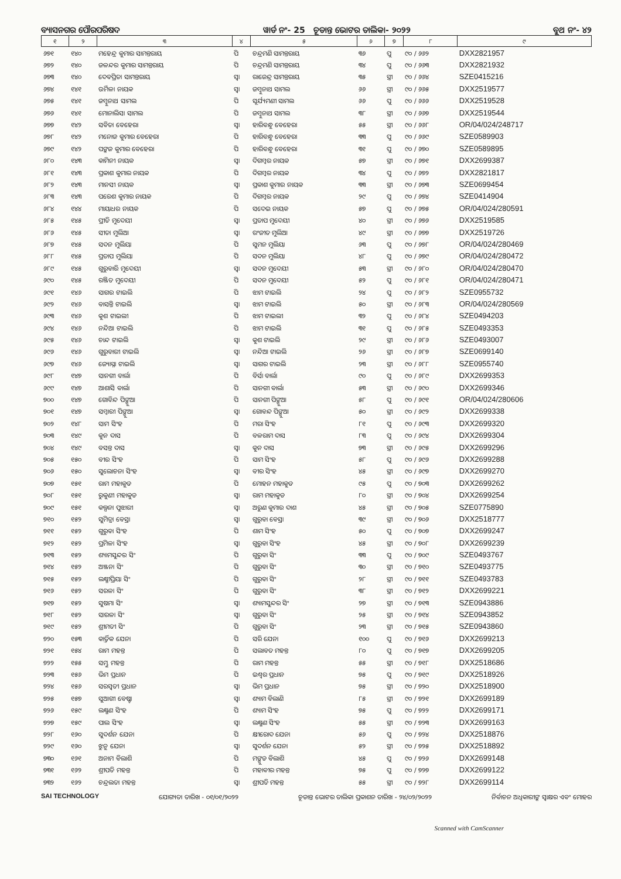ବ୍ୟାସନଗର ପୌରପରିଷଦ ୱାର୍ଡ ନଂ- 25 ଚୂଡାନ୍ତ ଭୋଟର ତାଲିକା- ୨୦୨୨ ବୁଥ ନଂ- ୪୨
| ୧ | ୨ | ୩ | ୪ | ୫ | ୬ | ୭ | ୮ | ୯ |
| --- | --- | --- | --- | --- | --- | --- | --- | --- |
| ୬୭୧ | ୧୪୦ | ମହେନ୍ଦ୍ର କୁମାର ସାମନ୍ତରାୟ | ପି | ଚନ୍ଦ୍ରମଣି ସାମନ୍ତରାୟ | ୩୬ | ପୁ | ୯୦ / ୬୬୨ | DXX2821957 |
| ୬୭୨ | ୧୪୦ | ଜଳନ୍ଦର କୁମାର ସାମନ୍ତରାୟ | ପି | ଚନ୍ଦ୍ରମଣି ସାମନ୍ତରାୟ | ୩୪ | ପୁ | ୯୦ / ୬୬୩ | DXX2821932 |
| ୬୭୩ | ୧୪୦ | ଦେବପ୍ରିତା ସାମନ୍ତରାୟ | ସ୍ୱା | ରାଜେନ୍ଦ୍ର ସାମନ୍ତରାୟ | ୩୫ | ସ୍ତ୍ରୀ | ୯୦ / ୬୬୪ | SZE0415216 |
| ୬୭୪ | ୧୪୧ | ଉର୍ମିଳା ନାୟକ | ସ୍ୱା | ଜମ୍ବୁନାଥ ସାମଲ | ୬୬ | ସ୍ତ୍ରୀ | ୯୦ / ୬୬୫ | DXX2519577 |
| ୬୭୫ | ୧୪୧ | ଜମ୍ବୁନାଥ ସାମଲ | ପି | ସୂର୍ଯ୍ୟମଣୀ ସାମଲ | ୬୬ | ପୁ | ୯୦ / ୬୬୬ | DXX2519528 |
| ୬୭୬ | ୧୪୧ | ମୋନାଲିସା ସାମଲ | ପି | ଜମ୍ବୁନାଥ ସାମଲ | ୩୮ | ସ୍ତ୍ରୀ | ୯୦ / ୬୬୭ | DXX2519544 |
| ୬୭୭ | ୧୪୨ | ସବିତା ବେହେରା | ସ୍ୱା | ହାରିବନ୍ଧୁ ବେହେରା | ୫୫ | ସ୍ତ୍ରୀ | ୯୦ / ୬୬୮ | OR/04/024/248717 |
| ୬୭୮ | ୧୪୨ | ମନୋଜ କୁମାର ବେହେରା | ପି | ହାରିବନ୍ଧୁ ବେହେରା | ୩୩ | ପୁ | ୯୦ / ୬୬୯ | SZE0589903 |
| ୬୭୯ | ୧୪୨ | ପଙ୍କଜ କୁମାର ବେହେରା | ପି | ହାରିବନ୍ଧୁ ବେହେରା | ୩୧ | ପୁ | ୯୦ / ୬୭୦ | SZE0589895 |
| ୬୮୦ | ୧୪୩ | କାମିନୀ ନାୟକ | ସ୍ୱା | ଦିଗମ୍ବର ନାୟକ | ୫୭ | ସ୍ତ୍ରୀ | ୯୦ / ୬୭୧ | DXX2699387 |
| ୬୮୧ | ୧୪୩ | ପ୍ରକାଶ କୁମାର ନାୟକ | ପି | ଦିଗମ୍ବର ନାୟକ | ୩୪ | ପୁ | ୯୦ / ୬୭୨ | DXX2821817 |
| ୬୮୨ | ୧୪୩ | ମାନସୀ ନାୟକ | ସ୍ୱା | ପ୍ରକାଶ କୁମାର ନାୟକ | ୩୩ | ସ୍ତ୍ରୀ | ୯୦ / ୬୭୩ | SZE0699454 |
| ୬୮୩ | ୧୪୩ | ପରେଶ କୁମାର ନାୟକ | ପି | ଦିଗମ୍ବର ନାୟକ | ୨୯ | ପୁ | ୯୦ / ୬୭୪ | SZE0414904 |
| ୬୮୪ | ୧୪୪ | ମାୟାଧର ନାୟକ | ପି | ସଦେଇ ନାୟକ | ୫୭ | ପୁ | ୯୦ / ୬୭୫ | OR/04/024/280591 |
| ୬୮୫ | ୧୪୫ | ପ୍ରୀତି ମୁଦେୟୀ | ସ୍ୱା | ପ୍ରତାପ ମୁଦେୟୀ | ୪୦ | ସ୍ତ୍ରୀ | ୯୦ / ୬୭୬ | DXX2519585 |
| ୬୮୬ | ୧୪୫ | ସୀତା ମୁଲିଆ | ସ୍ୱା | ରଂଜୀତ ମୁଲିଆ | ୪୯ | ସ୍ତ୍ରୀ | ୯୦ / ୬୭୭ | DXX2519726 |
| ୬୮୭ | ୧୪୫ | ସଦନ ମୁଲିୟା | ପି | ସୁମନ ମୁଲିୟା | ୬୩ | ପୁ | ୯୦ / ୬୭୮ | OR/04/024/280469 |
| ୬୮୮ | ୧୪୫ | ପ୍ରତାପ ମୁଲିୟା | ପି | ସଦନ ମୁଲିୟା | ୪୮ | ପୁ | ୯୦ / ୬୭୯ | OR/04/024/280472 |
| ୬୮୯ | ୧୪୫ | ଗୁରୁବାରି ମୁଦେୟୀ | ସ୍ୱା | ସଦନ ମୁଦେୟୀ | ୫୩ | ସ୍ତ୍ରୀ | ୯୦ / ୬୮୦ | OR/04/024/280470 |
| ୬୯୦ | ୧୪୫ | ରଞ୍ଜିତ ମୁଦେୟୀ | ପି | ସଦନ ମୁଦେୟୀ | ୫୨ | ପୁ | ୯୦ / ୬୮୧ | OR/04/024/280471 |
| ୬୯୧ | ୧୪୬ | ସାଗର ଟାଇଲି | ପି | ଝାମ ଟାଇଲି | ୨୪ | ପୁ | ୯୦ / ୬୮୨ | SZE0955732 |
| ୬୯୨ | ୧୪୬ | ବାସନ୍ତି ଟାଇଲି | ସ୍ୱା | ଝାମ ଟାଇଲି | ୫୦ | ସ୍ତ୍ରୀ | ୯୦ / ୬୮୩ | OR/04/024/280569 |
| ୬୯୩ | ୧୪୬ | କୁଶ ଟାଇଲୀ | ପି | ଝାମ ଟାଇଲୀ | ୩୨ | ପୁ | ୯୦ / ୬୮୪ | SZE0494203 |
| ୬୯୪ | ୧୪୬ | ନନ୍ଦିଆ ଟାଇଲି | ପି | ଝାମ ଟାଇଲି | ୩୧ | ପୁ | ୯୦ / ୬୮୫ | SZE0493353 |
| ୬୯୫ | ୧୪୬ | ଚାନ୍ଦ ଟାଇଲି | ସ୍ୱା | କୁଶ ଟାଇଲି | ୨୯ | ସ୍ତ୍ରୀ | ୯୦ / ୬୮୬ | SZE0493007 |
| ୬୯୬ | ୧୪୬ | ଗୁରୁବାରୀ ଟାଇଲି | ସ୍ୱା | ନନ୍ଦିଆ ଟାଇଲି | ୨୬ | ସ୍ତ୍ରୀ | ୯୦ / ୬୮୭ | SZE0699140 |
| ୬୯୭ | ୧୪୬ | ଜ୍ୟୋସ୍ନା ଟାଇଲି | ସ୍ୱା | ସାଗର ଟାଇଲି | ୨୩ | ସ୍ତ୍ରୀ | ୯୦ / ୬୮୮ | SZE0955740 |
| ୬୯୮ | ୧୪୭ | ସାନଗୀ ବାର୍ଲା | ପି | ବିର୍ସା ବାର୍ଲା | ୯୦ | ପୁ | ୯୦ / ୬୮୯ | DXX2699353 |
| ୬୯୯ | ୧୪୭ | ଆଶାସି ବାର୍ଲା | ପି | ସାନଗୀ ବାର୍ଲା | ୫୩ | ସ୍ତ୍ରୀ | ୯୦ / ୬୯୦ | DXX2699346 |
| ୭୦୦ | ୧୪୭ | ଗୋବିନ୍ଦ ପିଙ୍ଗୁଆ | ପି | ସାନଗୀ ପିଙ୍ଗୁଆ | ୫୮ | ପୁ | ୯୦ / ୬୯୧ | OR/04/024/280606 |
| ୭୦୧ | ୧୪୭ | ସମ୍ବାରୀ ପିଙ୍ଗୁଆ | ସ୍ୱା | ଗୋବନ୍ଦ ପିଙ୍ଗୁଆ | ୫୦ | ସ୍ତ୍ରୀ | ୯୦ / ୬୯୨ | DXX2699338 |
| ୭୦୨ | ୧୪୮ | ସାମ ସିଂହ | ପି | ମରା ସିଂହ | ୮୧ | ପୁ | ୯୦ / ୬୯୩ | DXX2699320 |
| ୭୦୩ | ୧୪୯ | କୁନ ଦାସ | ପି | ବଳରାମ ଦାସ | ୮୩ | ପୁ | ୯୦ / ୬୯୪ | DXX2699304 |
| ୭୦୪ | ୧୪୯ | ବସନ୍ତ ଦାସ | ସ୍ୱା | କୁନ ଦାସ | ୭୩ | ସ୍ତ୍ରୀ | ୯୦ / ୬୯୫ | DXX2699296 |
| ୭୦୫ | ୧୫୦ | ବୀର ସିଂହ | ପି | ସାମ ସିଂହ | ୫୮ | ପୁ | ୯୦ / ୬୯୬ | DXX2699288 |
| ୭୦୬ | ୧୫୦ | ସୁଲୋଚନା ସିଂହ | ସ୍ୱା | ବୀର ସିଂହ | ୪୫ | ସ୍ତ୍ରୀ | ୯୦ / ୬୯୭ | DXX2699270 |
| ୭୦୭ | ୧୫୧ | ରାମ ମହାକୁଡ | ପି | ମୋହନ ମହାକୁଡ | ୯୫ | ପୁ | ୯୦ / ୭୦୩ | DXX2699262 |
| ୭୦୮ | ୧୫୧ | ରୁକୁଣୀ ମହାକୁଡ | ସ୍ୱା | ରାମ ମହାକୁଡ | ୮୦ | ସ୍ତ୍ରୀ | ୯୦ / ୭୦୪ | DXX2699254 |
| ୭୦୯ | ୧୫୧ | କଲ୍ପନା ପୁଝାରୀ | ସ୍ୱା | ଅରୁଣ କୁମାର ଦାଶ | ୪୫ | ସ୍ତ୍ରୀ | ୯୦ / ୭୦୫ | SZE0775890 |
| ୭୧୦ | ୧୫୨ | ସୁମିତ୍ରା ବେସ୍ରା | ସ୍ୱା | ଗୁରୁବା ବେସ୍ରା | ୩୯ | ସ୍ତ୍ରୀ | ୯୦ / ୭୦୬ | DXX2518777 |
| ୭୧୧ | ୧୫୨ | ଗୁରୁବା ସିଂହ | ପି | ଶାମ ସିଂହ | ୫୦ | ପୁ | ୯୦ / ୭୦୭ | DXX2699247 |
| ୭୧୨ | ୧୫୨ | ପ୍ରମିଳା ସିଂହ | ସ୍ୱା | ଗୁରୁବା ସିଂହ | ୪୫ | ସ୍ତ୍ରୀ | ୯୦ / ୭୦୮ | DXX2699239 |
| ୭୧୩ | ୧୫୨ | ଶ୍ୟାମସୁନ୍ଦର ସିଂ | ପି | ଗୁରୁବା ସିଂ | ୩୩ | ପୁ | ୯୦ / ୭୦୯ | SZE0493767 |
| ୭୧୪ | ୧୫୨ | ଅଞ୍ଜନା ସିଂ | ପି | ଗୁରୁବା ସିଂ | ୩୦ | ସ୍ତ୍ରୀ | ୯୦ / ୭୧୦ | SZE0493775 |
| ୭୧୫ | ୧୫୨ | ଲକ୍ଷ୍ମୀପ୍ରିୟା ସିଂ | ପି | ଗୁରୁବା ସିଂ | ୨୮ | ସ୍ତ୍ରୀ | ୯୦ / ୭୧୧ | SZE0493783 |
| ୭୧୬ | ୧୫୨ | ସରଳା ସିଂ | ପି | ଗୁରୁବା ସିଂ | ୩୮ | ସ୍ତ୍ରୀ | ୯୦ / ୭୧୨ | DXX2699221 |
| ୭୧୭ | ୧୫୨ | ସୁଷମା ସିଂ | ସ୍ୱା | ଶ୍ୟାମସୁନ୍ଦର ସିଂ | ୨୭ | ସ୍ତ୍ରୀ | ୯୦ / ୭୧୩ | SZE0943886 |
| ୭୧୮ | ୧୫୨ | ସାରଳା ସିଂ | ସ୍ୱା | ଗୁରୁବା ସିଂ | ୨୫ | ସ୍ତ୍ରୀ | ୯୦ / ୭୧୪ | SZE0943852 |
| ୭୧୯ | ୧୫୨ | ଶ୍ରୀମତୀ ସିଂ | ପି | ଗୁରୁବା ସିଂ | ୨୩ | ସ୍ତ୍ରୀ | ୯୦ / ୭୧୫ | SZE0943860 |
| ୭୨୦ | ୧୫୩ | କାର୍ତ୍ତିକ ଯେନା | ପି | ସରି ଯେନା | ୧୦୦ | ପୁ | ୯୦ / ୭୧୬ | DXX2699213 |
| ୭୨୧ | ୧୫୪ | ରାମ ମହନ୍ତ | ପି | ସଲାବତ ମହନ୍ତ | ୮୦ | ପୁ | ୯୦ / ୭୧୭ | DXX2699205 |
| ୭୨୨ | ୧୫୫ | ସମ୍ଭୁ ମହନ୍ତ | ପି | ରାମ ମହନ୍ତ | ୫୫ | ସ୍ତ୍ରୀ | ୯୦ / ୭୧୮ | DXX2518686 |
| ୭୨୩ | ୧୫୬ | ଭିମ ପ୍ରଧାନ | ପି | ଇଶ୍ୱର ପ୍ରଧାନ | ୭୫ | ପୁ | ୯୦ / ୭୧୯ | DXX2518926 |
| ୭୨୪ | ୧୫୬ | ସରସ୍ୱତୀ ପ୍ରଧାନ | ସ୍ୱା | ଭିମ ପ୍ରଧାନ | ୭୫ | ସ୍ତ୍ରୀ | ୯୦ / ୭୨୦ | DXX2518900 |
| ୭୨୫ | ୧୫୭ | ସୁଆଗୀ ବେଷ୍ଟା | ସ୍ୱା | ଶ୍ୟାମ ବିଲାଣି | ୮୫ | ସ୍ତ୍ରୀ | ୯୦ / ୭୨୧ | DXX2699189 |
| ୭୨୬ | ୧୫୯ | ଲକ୍ଷ୍ମଣ ସିଂହ | ପି | ଶ୍ୟାମ ସିଂହ | ୭୫ | ପୁ | ୯୦ / ୭୨୨ | DXX2699171 |
| ୭୨୭ | ୧୫୯ | ପାଲ ସିଂହ | ସ୍ୱା | ଲକ୍ଷ୍ମଣ ସିଂହ | ୫୫ | ସ୍ତ୍ରୀ | ୯୦ / ୭୨୩ | DXX2699163 |
| ୭୨୮ | ୧୬୦ | ସୁଦର୍ଶନ ଯେନା | ପି | କ୍ଷୀରୋଦ ଯେନା | ୫୬ | ପୁ | ୯୦ / ୭୨୪ | DXX2518876 |
| ୭୨୯ | ୧୬୦ | ଝୁନୁ ଯେନା | ସ୍ୱା | ସୁଦର୍ଶନ ଯେନା | ୫୨ | ସ୍ତ୍ରୀ | ୯୦ / ୭୨୫ | DXX2518892 |
| ୭୩୦ | ୧୬୧ | ଅନାମ ବିଲାଶି | ପି | ମଙ୍ଗୁଡ ବିଲାଶି | ୪୫ | ପୁ | ୯୦ / ୭୨୬ | DXX2699148 |
| ୭୩୧ | ୧୬୨ | ଶ୍ରୀପତି ମହନ୍ତ | ପି | ମହାବୀର ମହନ୍ତ | ୭୫ | ପୁ | ୯୦ / ୭୨୭ | DXX2699122 |
| ୭୩୨ | ୧୬୨ | ଚନ୍ଦ୍ରଲତା ମହନ୍ତ | ସ୍ୱା | ଶ୍ରୀପତି ମହନ୍ତ | ୫୫ | ସ୍ତ୍ରୀ | ୯୦ / ୭୨୮ | DXX2699114 |
SAI TECHNOLOGY ଯୋଗ୍ୟତା ତାରିଖ - ୦୧/୦୧/୨୦୨୨ ଚୂଡାନ୍ତ ଭୋଟର ତାଲିକା ପ୍ରକାଶନ ତାରିଖ - ୨୪/୦୨/୨୦୨୨ ନିର୍ବାଚନ ଅଧିକାରୀଙ୍କ ସ୍ୱାକ୍ଷର ଏବଂ ମୋହର
Scanned with CamScanner